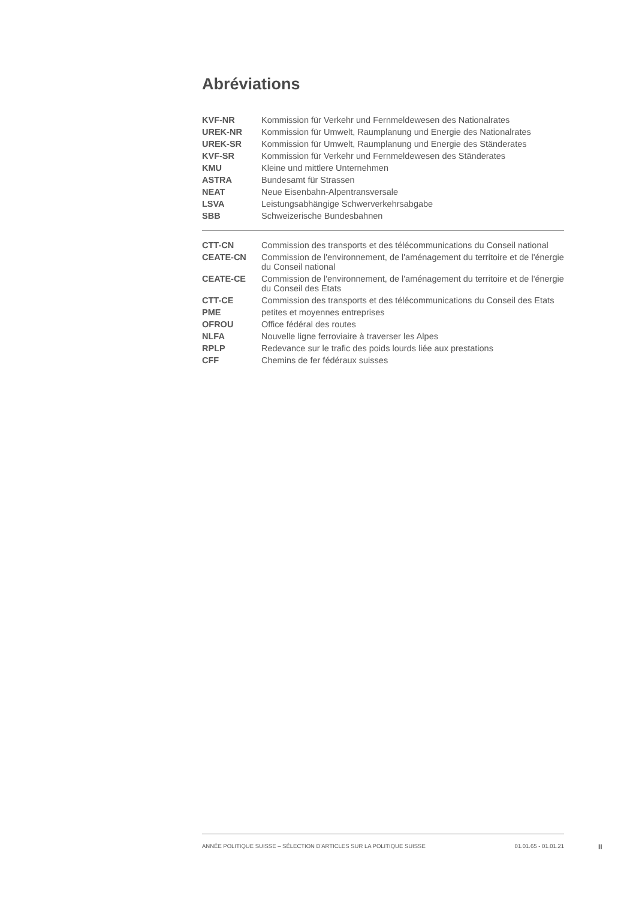Abréviations
| KVF-NR | Kommission für Verkehr und Fernmeldewesen des Nationalrates |
| UREK-NR | Kommission für Umwelt, Raumplanung und Energie des Nationalrates |
| UREK-SR | Kommission für Umwelt, Raumplanung und Energie des Ständerates |
| KVF-SR | Kommission für Verkehr und Fernmeldewesen des Ständerates |
| KMU | Kleine und mittlere Unternehmen |
| ASTRA | Bundesamt für Strassen |
| NEAT | Neue Eisenbahn-Alpentransversale |
| LSVA | Leistungsabhängige Schwerverkehrsabgabe |
| SBB | Schweizerische Bundesbahnen |
| CTT-CN | Commission des transports et des télécommunications du Conseil national |
| CEATE-CN | Commission de l'environnement, de l'aménagement du territoire et de l'énergie du Conseil national |
| CEATE-CE | Commission de l'environnement, de l'aménagement du territoire et de l'énergie du Conseil des Etats |
| CTT-CE | Commission des transports et des télécommunications du Conseil des Etats |
| PME | petites et moyennes entreprises |
| OFROU | Office fédéral des routes |
| NLFA | Nouvelle ligne ferroviaire à traverser les Alpes |
| RPLP | Redevance sur le trafic des poids lourds liée aux prestations |
| CFF | Chemins de fer fédéraux suisses |
ANNÉE POLITIQUE SUISSE – SÉLECTION D'ARTICLES SUR LA POLITIQUE SUISSE 01.01.65 - 01.01.21
II